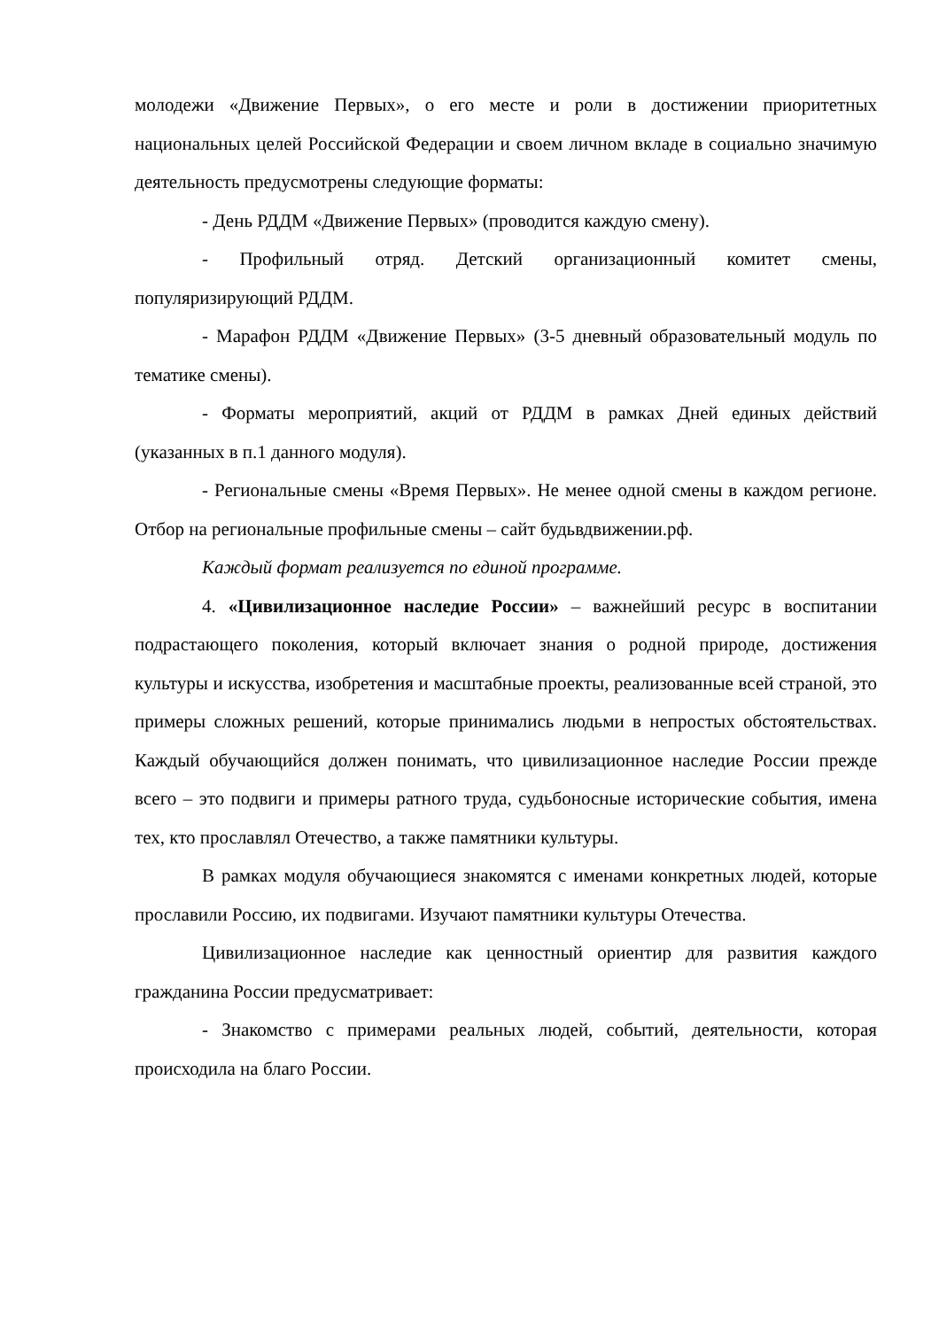молодежи «Движение Первых», о его месте и роли в достижении приоритетных национальных целей Российской Федерации и своем личном вкладе в социально значимую деятельность предусмотрены следующие форматы:
- День РДДМ «Движение Первых» (проводится каждую смену).
- Профильный отряд. Детский организационный комитет смены, популяризирующий РДДМ.
- Марафон РДДМ «Движение Первых» (3-5 дневный образовательный модуль по тематике смены).
- Форматы мероприятий, акций от РДДМ в рамках Дней единых действий (указанных в п.1 данного модуля).
- Региональные смены «Время Первых». Не менее одной смены в каждом регионе. Отбор на региональные профильные смены – сайт будьвдвижении.рф.
Каждый формат реализуется по единой программе.
4. «Цивилизационное наследие России» – важнейший ресурс в воспитании подрастающего поколения, который включает знания о родной природе, достижения культуры и искусства, изобретения и масштабные проекты, реализованные всей страной, это примеры сложных решений, которые принимались людьми в непростых обстоятельствах. Каждый обучающийся должен понимать, что цивилизационное наследие России прежде всего – это подвиги и примеры ратного труда, судьбоносные исторические события, имена тех, кто прославлял Отечество, а также памятники культуры.
В рамках модуля обучающиеся знакомятся с именами конкретных людей, которые прославили Россию, их подвигами. Изучают памятники культуры Отечества.
Цивилизационное наследие как ценностный ориентир для развития каждого гражданина России предусматривает:
- Знакомство с примерами реальных людей, событий, деятельности, которая происходила на благо России.